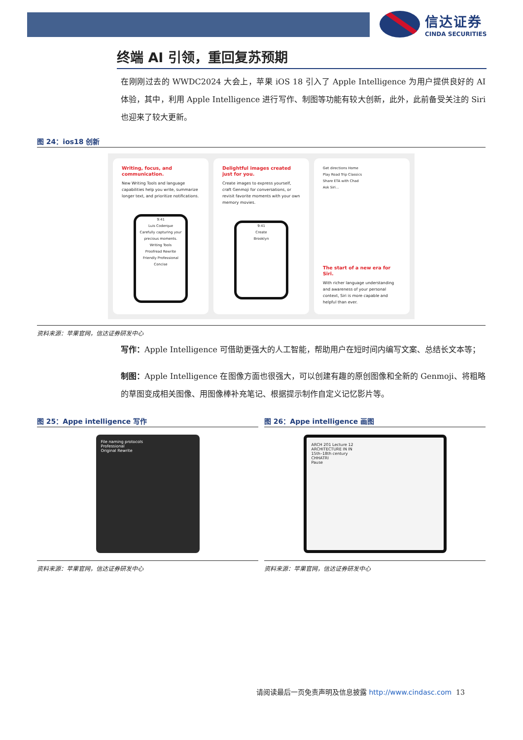信达证券
CINDA SECURITIES
终端 AI 引领，重回复苏预期
在刚刚过去的 WWDC2024 大会上，苹果 iOS 18 引入了 Apple Intelligence 为用户提供良好的 AI 体验，其中，利用 Apple Intelligence 进行写作、制图等功能有较大创新，此外，此前备受关注的 Siri 也迎来了较大更新。
图 24：ios18 创新
Writing, focus, and communication.
New Writing Tools and language capabilities help you write, summarize longer text, and prioritize notifications.
9:41
Luis Coderque
Carefully capturing your precious moments.
Writing Tools
Proofread Rewrite
Friendly Professional Concise
Delightful images created just for you.
Create images to express yourself, craft Genmoji for conversations, or revisit favorite moments with your own memory movies.
9:41
Create
Brooklyn
Get directions Home
Play Road Trip Classics
Share ETA with Chad
Ask Siri...
The start of a new era for Siri.
With richer language understanding and awareness of your personal context, Siri is more capable and helpful than ever.
资料来源：苹果官网，信达证券研发中心
写作：Apple Intelligence 可借助更强大的人工智能，帮助用户在短时间内编写文案、总结长文本等；
制图：Apple Intelligence 在图像方面也很强大，可以创建有趣的原创图像和全新的 Genmoji、将粗略的草图变成相关图像、用图像棒补充笔记、根据提示制作自定义记忆影片等。
图 25：Appe intelligence 写作
File naming protocols
Professional
Original Rewrite
资料来源：苹果官网，信达证券研发中心
图 26：Appe intelligence 画图
ARCH 201 Lecture 12
ARCHITECTURE IN IN
15th–18th century
CHHATRI
Pause
资料来源：苹果官网，信达证券研发中心
请阅读最后一页免责声明及信息披露 http://www.cindasc.com 13